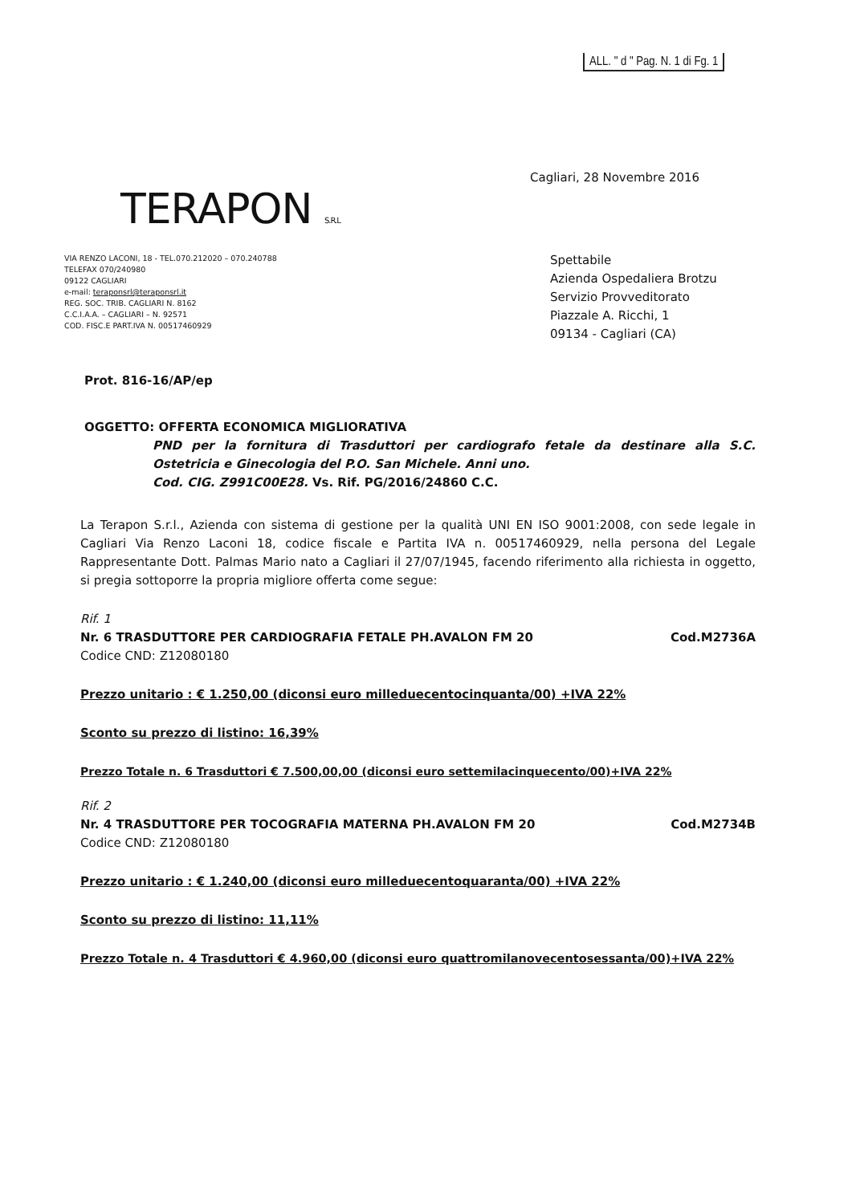ALL. " d " Pag. N. 1 di Fg. 1
TERAPON S.R.L
VIA RENZO LACONI, 18 - TEL.070.212020 – 070.240788
TELEFAX 070/240980
09122 CAGLIARI
e-mail: teraponsrl@teraponsrl.it
REG. SOC. TRIB. CAGLIARI N. 8162
C.C.I.A.A. – CAGLIARI – N. 92571
COD. FISC.E PART.IVA N. 00517460929
Cagliari, 28 Novembre 2016
Spettabile
Azienda Ospedaliera Brotzu
Servizio Provveditorato
Piazzale A. Ricchi, 1
09134 - Cagliari (CA)
Prot. 816-16/AP/ep
OGGETTO: OFFERTA ECONOMICA MIGLIORATIVA
PND per la fornitura di Trasduttori per cardiografo fetale da destinare alla S.C. Ostetricia e Ginecologia del P.O. San Michele. Anni uno.
Cod. CIG. Z991C00E28. Vs. Rif. PG/2016/24860 C.C.
La Terapon S.r.l., Azienda con sistema di gestione per la qualità UNI EN ISO 9001:2008, con sede legale in Cagliari Via Renzo Laconi 18, codice fiscale e Partita IVA n. 00517460929, nella persona del Legale Rappresentante Dott. Palmas Mario nato a Cagliari il 27/07/1945, facendo riferimento alla richiesta in oggetto, si pregia sottoporre la propria migliore offerta come segue:
Rif. 1
Nr. 6 TRASDUTTORE PER CARDIOGRAFIA FETALE PH.AVALON FM 20 Cod.M2736A
Codice CND: Z12080180
Prezzo unitario : € 1.250,00 (diconsi euro milleduecentocinquanta/00) +IVA 22%
Sconto su prezzo di listino: 16,39%
Prezzo Totale n. 6 Trasduttori € 7.500,00,00 (diconsi euro settemilacinquecento/00)+IVA 22%
Rif. 2
Nr. 4 TRASDUTTORE PER TOCOGRAFIA MATERNA PH.AVALON FM 20 Cod.M2734B
Codice CND: Z12080180
Prezzo unitario : € 1.240,00 (diconsi euro milleduecentoquaranta/00) +IVA 22%
Sconto su prezzo di listino: 11,11%
Prezzo Totale n. 4 Trasduttori € 4.960,00 (diconsi euro quattromilanovecentosessanta/00)+IVA 22%